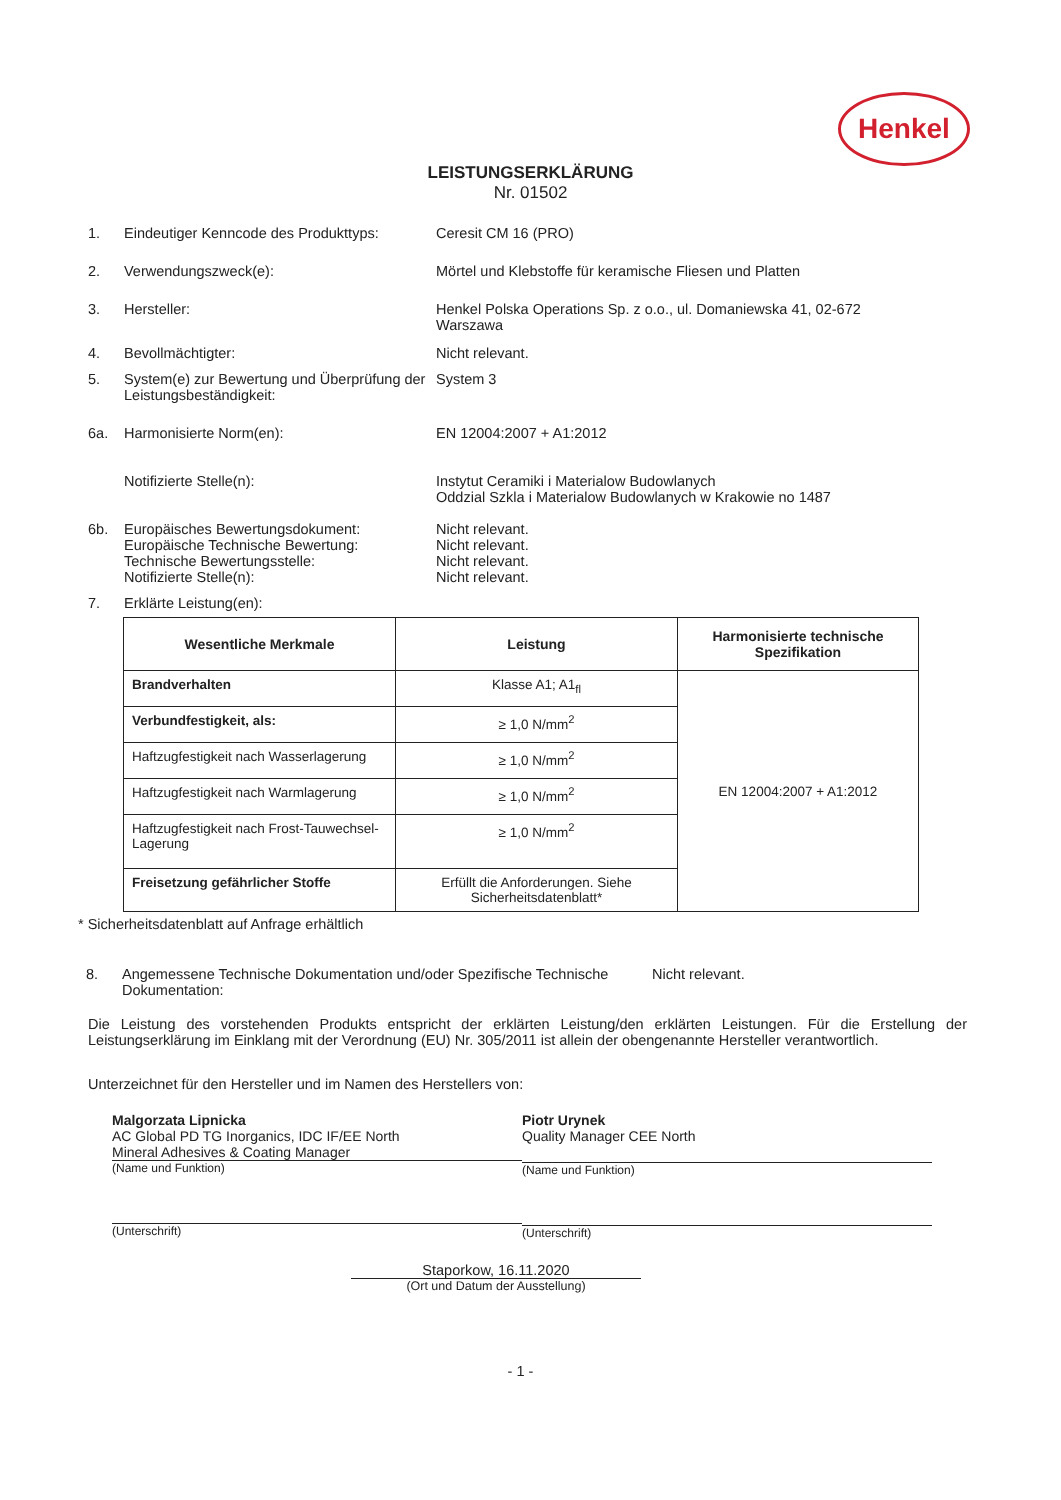Henkel
LEISTUNGSERKLÄRUNG
Nr. 01502
1. Eindeutiger Kenncode des Produkttyps:
Ceresit CM 16 (PRO)
2. Verwendungszweck(e): Mörtel und Klebstoffe für keramische Fliesen und Platten
3. Hersteller: Henkel Polska Operations Sp. z o.o., ul. Domaniewska 41, 02-672
Warszawa
4. Bevollmächtigter: Nicht relevant.
5. System(e) zur Bewertung und Überprüfung der Leistungsbeständigkeit:
System 3
6a. Harmonisierte Norm(en): EN 12004:2007 + A1:2012
Notifizierte Stelle(n): Instytut Ceramiki i Materialow Budowlanych
Oddzial Szkla i Materialow Budowlanych w Krakowie no 1487
6b. Europäisches Bewertungsdokument:
Europäische Technische Bewertung:
Technische Bewertungsstelle:
Notifizierte Stelle(n):
Nicht relevant.
Nicht relevant.
Nicht relevant.
Nicht relevant.
7. Erklärte Leistung(en):
| Wesentliche Merkmale | Leistung | Harmonisierte technische Spezifikation |
| --- | --- | --- |
| Brandverhalten | Klasse A1; A1<sub>fl</sub> | EN 12004:2007 + A1:2012 |
| Verbundfestigkeit, als: | ≥ 1,0 N/mm<sup>2</sup> | |
| Haftzugfestigkeit nach Wasserlagerung | ≥ 1,0 N/mm<sup>2</sup> | |
| Haftzugfestigkeit nach Warmlagerung | ≥ 1,0 N/mm<sup>2</sup> | |
| Haftzugfestigkeit nach Frost-Tauwechsel-Lagerung | ≥ 1,0 N/mm<sup>2</sup> | |
| Freisetzung gefährlicher Stoffe | Erfüllt die Anforderungen. Siehe Sicherheitsdatenblatt* | |
* Sicherheitsdatenblatt auf Anfrage erhältlich
8. Angemessene Technische Dokumentation und/oder Spezifische Technische Dokumentation:
Nicht relevant.
Die Leistung des vorstehenden Produkts entspricht der erklärten Leistung/den erklärten Leistungen. Für die Erstellung der Leistungserklärung im Einklang mit der Verordnung (EU) Nr. 305/2011 ist allein der obengenannte Hersteller verantwortlich.
Unterzeichnet für den Hersteller und im Namen des Herstellers von:
Malgorzata Lipnicka
AC Global PD TG Inorganics, IDC IF/EE North
Mineral Adhesives & Coating Manager
(Name und Funktion)
(Unterschrift)
Piotr Urynek
Quality Manager CEE North
(Name und Funktion)
(Unterschrift)
Staporkow, 16.11.2020
(Ort und Datum der Ausstellung)
- 1 -